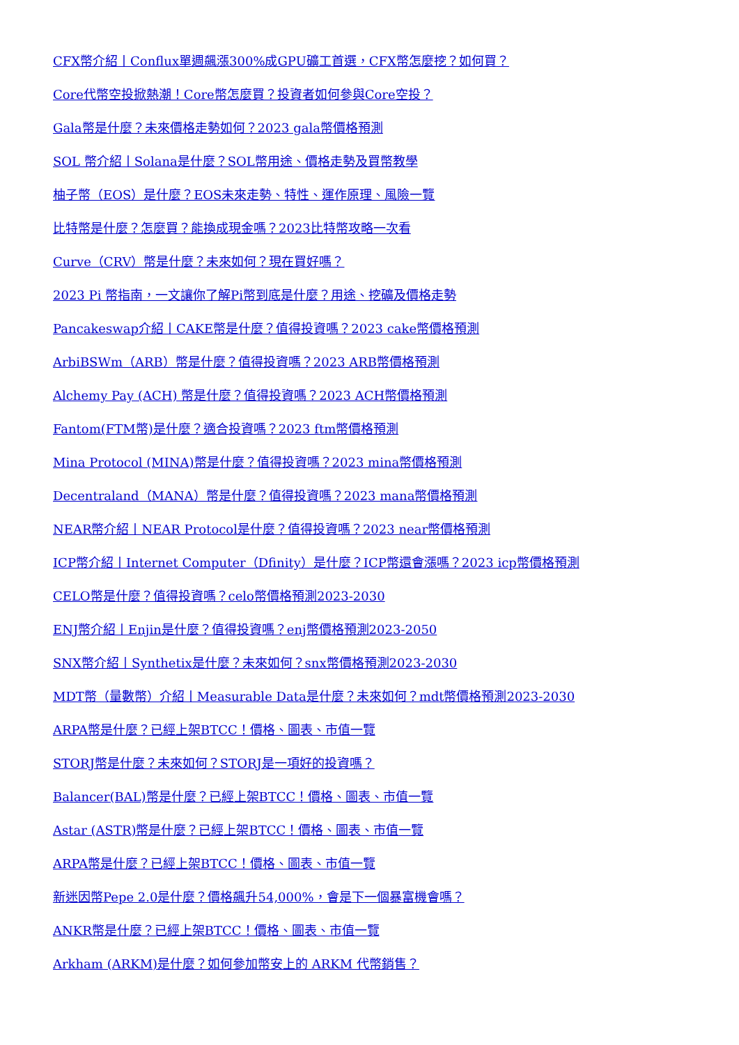CFX幣介紹丨Conflux單週飆漲300%成GPU礦工首選，CFX幣怎麼挖？如何買？
Core代幣空投掀熱潮！Core幣怎麼買？投資者如何參與Core空投？
Gala幣是什麼？未來價格走勢如何？2023 gala幣價格預測
SOL 幣介紹丨Solana是什麼？SOL幣用途、價格走勢及買幣教學
柚子幣（EOS）是什麼？EOS未來走勢、特性、運作原理、風險一覽
比特幣是什麼？怎麼買？能換成現金嗎？2023比特幣攻略一次看
Curve（CRV）幣是什麼？未來如何？現在買好嗎？
2023 Pi 幣指南，一文讓你了解Pi幣到底是什麼？用途、挖礦及價格走勢
Pancakeswap介紹丨CAKE幣是什麼？值得投資嗎？2023 cake幣價格預測
ArbiBSWm（ARB）幣是什麼？值得投資嗎？2023 ARB幣價格預測
Alchemy Pay (ACH) 幣是什麼？值得投資嗎？2023 ACH幣價格預測
Fantom(FTM幣)是什麼？適合投資嗎？2023 ftm幣價格預測
Mina Protocol (MINA)幣是什麼？值得投資嗎？2023 mina幣價格預測
Decentraland（MANA）幣是什麼？值得投資嗎？2023 mana幣價格預測
NEAR幣介紹丨NEAR Protocol是什麼？值得投資嗎？2023 near幣價格預測
ICP幣介紹丨Internet Computer（Dfinity）是什麼？ICP幣還會漲嗎？2023 icp幣價格預測
CELO幣是什麼？值得投資嗎？celo幣價格預測2023-2030
ENJ幣介紹丨Enjin是什麼？值得投資嗎？enj幣價格預測2023-2050
SNX幣介紹丨Synthetix是什麼？未來如何？snx幣價格預測2023-2030
MDT幣（量數幣）介紹丨Measurable Data是什麼？未來如何？mdt幣價格預測2023-2030
ARPA幣是什麼？已經上架BTCC！價格、圖表、市值一覽
STORJ幣是什麼？未來如何？STORJ是一項好的投資嗎？
Balancer(BAL)幣是什麼？已經上架BTCC！價格、圖表、市值一覽
Astar (ASTR)幣是什麼？已經上架BTCC！價格、圖表、市值一覽
ARPA幣是什麼？已經上架BTCC！價格、圖表、市值一覽
新迷因幣Pepe 2.0是什麼？價格飆升54,000%，會是下一個暴富機會嗎？
ANKR幣是什麼？已經上架BTCC！價格、圖表、市值一覽
Arkham (ARKM)是什麼？如何參加幣安上的 ARKM 代幣銷售？